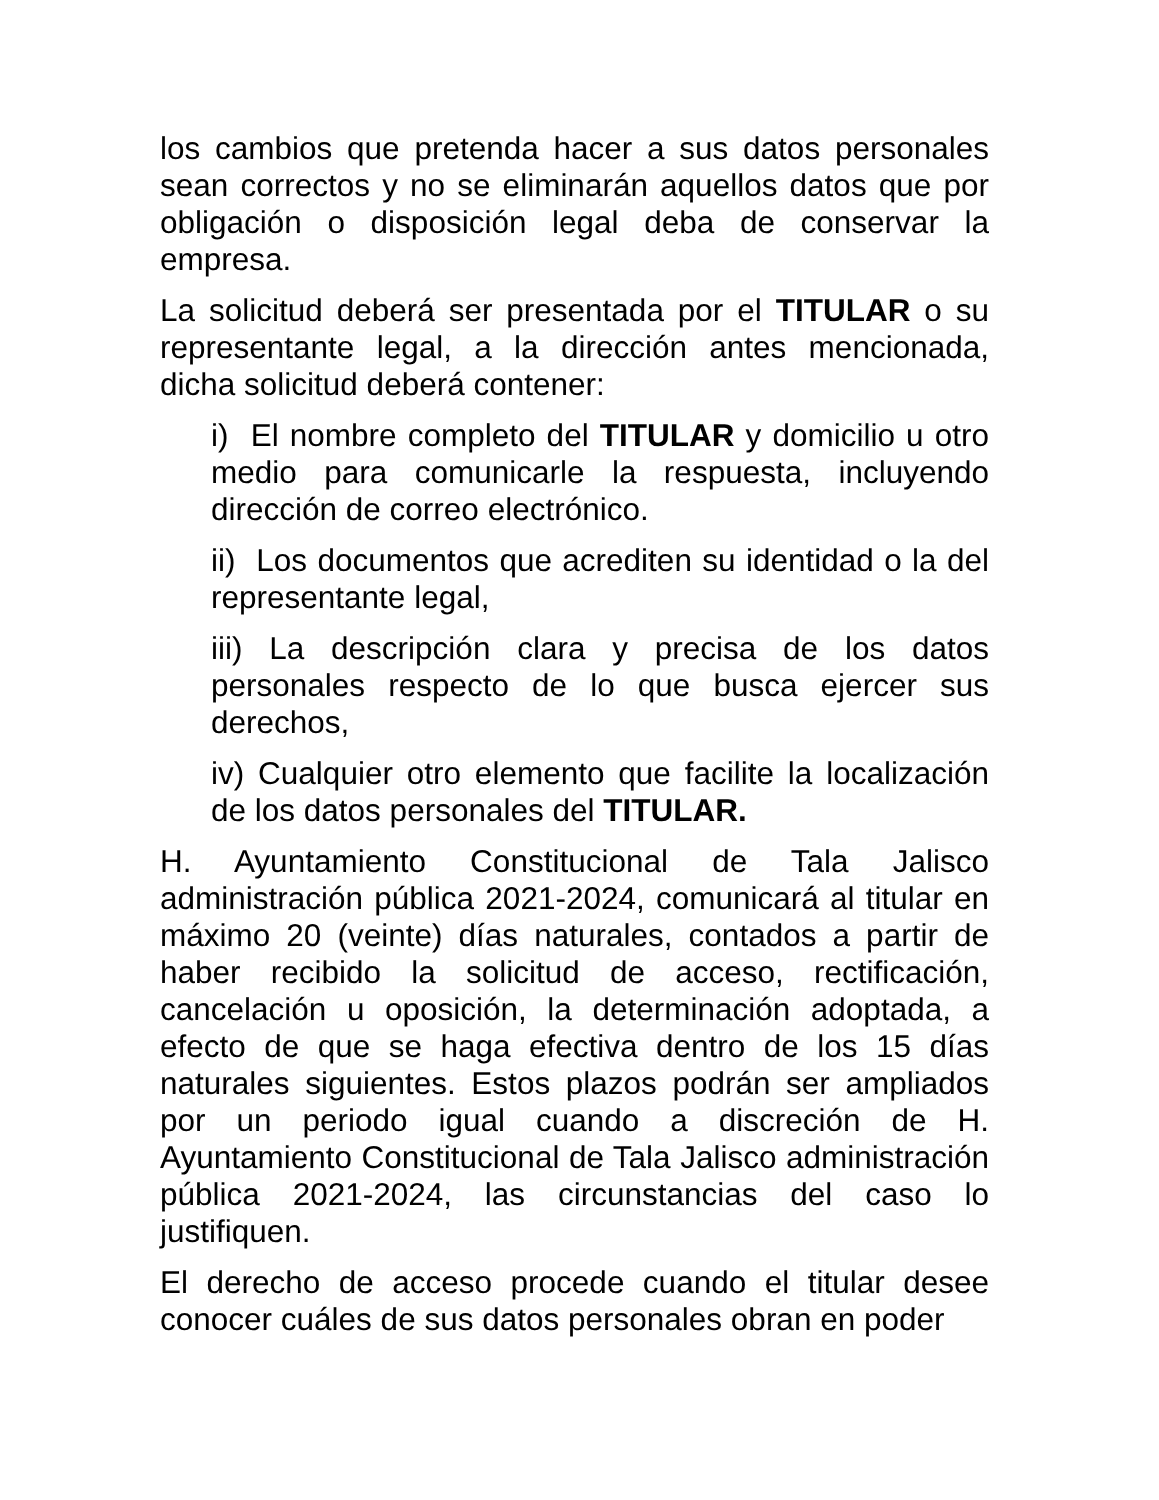los cambios que pretenda hacer a sus datos personales sean correctos y no se eliminarán aquellos datos que por obligación o disposición legal deba de conservar la empresa.
La solicitud deberá ser presentada por el TITULAR o su representante legal, a la dirección antes mencionada, dicha solicitud deberá contener:
i) El nombre completo del TITULAR y domicilio u otro medio para comunicarle la respuesta, incluyendo dirección de correo electrónico.
ii) Los documentos que acrediten su identidad o la del representante legal,
iii) La descripción clara y precisa de los datos personales respecto de lo que busca ejercer sus derechos,
iv) Cualquier otro elemento que facilite la localización de los datos personales del TITULAR.
H. Ayuntamiento Constitucional de Tala Jalisco administración pública 2021-2024, comunicará al titular en máximo 20 (veinte) días naturales, contados a partir de haber recibido la solicitud de acceso, rectificación, cancelación u oposición, la determinación adoptada, a efecto de que se haga efectiva dentro de los 15 días naturales siguientes. Estos plazos podrán ser ampliados por un periodo igual cuando a discreción de H. Ayuntamiento Constitucional de Tala Jalisco administración pública 2021-2024, las circunstancias del caso lo justifiquen.
El derecho de acceso procede cuando el titular desee conocer cuáles de sus datos personales obran en poder